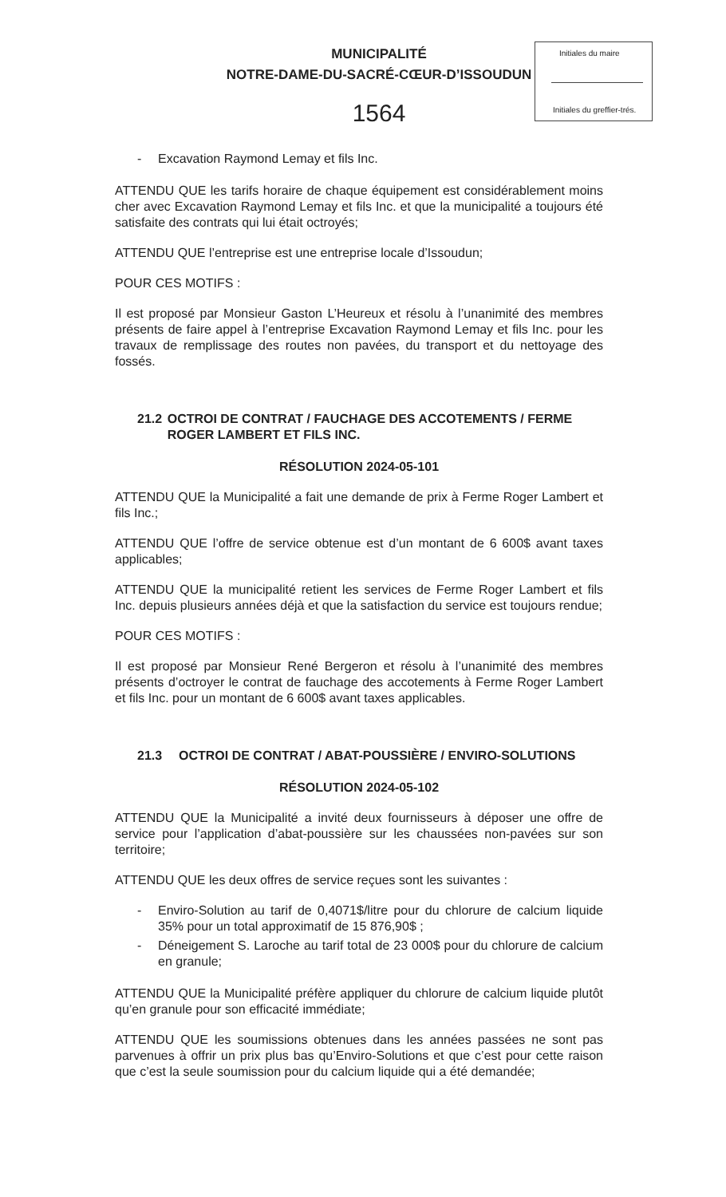MUNICIPALITÉ
NOTRE-DAME-DU-SACRÉ-CŒUR-D’ISSOUDUN
1564
Initiales du maire
Initiales du greffier-trés.
- Excavation Raymond Lemay et fils Inc.
ATTENDU QUE les tarifs horaire de chaque équipement est considérablement moins cher avec Excavation Raymond Lemay et fils Inc. et que la municipalité a toujours été satisfaite des contrats qui lui était octroyés;
ATTENDU QUE l’entreprise est une entreprise locale d’Issoudun;
POUR CES MOTIFS :
Il est proposé par Monsieur Gaston L’Heureux et résolu à l’unanimité des membres présents de faire appel à l’entreprise Excavation Raymond Lemay et fils Inc. pour les travaux de remplissage des routes non pavées, du transport et du nettoyage des fossés.
21.2 OCTROI DE CONTRAT / FAUCHAGE DES ACCOTEMENTS / FERME ROGER LAMBERT ET FILS INC.
RÉSOLUTION 2024-05-101
ATTENDU QUE la Municipalité a fait une demande de prix à Ferme Roger Lambert et fils Inc.;
ATTENDU QUE l’offre de service obtenue est d’un montant de 6 600$ avant taxes applicables;
ATTENDU QUE la municipalité retient les services de Ferme Roger Lambert et fils Inc. depuis plusieurs années déjà et que la satisfaction du service est toujours rendue;
POUR CES MOTIFS :
Il est proposé par Monsieur René Bergeron et résolu à l’unanimité des membres présents d’octroyer le contrat de fauchage des accotements à Ferme Roger Lambert et fils Inc. pour un montant de 6 600$ avant taxes applicables.
21.3 OCTROI DE CONTRAT / ABAT-POUSSIÈRE / ENVIRO-SOLUTIONS
RÉSOLUTION 2024-05-102
ATTENDU QUE la Municipalité a invité deux fournisseurs à déposer une offre de service pour l’application d’abat-poussière sur les chaussées non-pavées sur son territoire;
ATTENDU QUE les deux offres de service reçues sont les suivantes :
- Enviro-Solution au tarif de 0,4071$/litre pour du chlorure de calcium liquide 35% pour un total approximatif de 15 876,90$ ;
- Déneigement S. Laroche au tarif total de 23 000$ pour du chlorure de calcium en granule;
ATTENDU QUE la Municipalité préfère appliquer du chlorure de calcium liquide plutôt qu’en granule pour son efficacité immédiate;
ATTENDU QUE les soumissions obtenues dans les années passées ne sont pas parvenues à offrir un prix plus bas qu’Enviro-Solutions et que c’est pour cette raison que c’est la seule soumission pour du calcium liquide qui a été demandée;